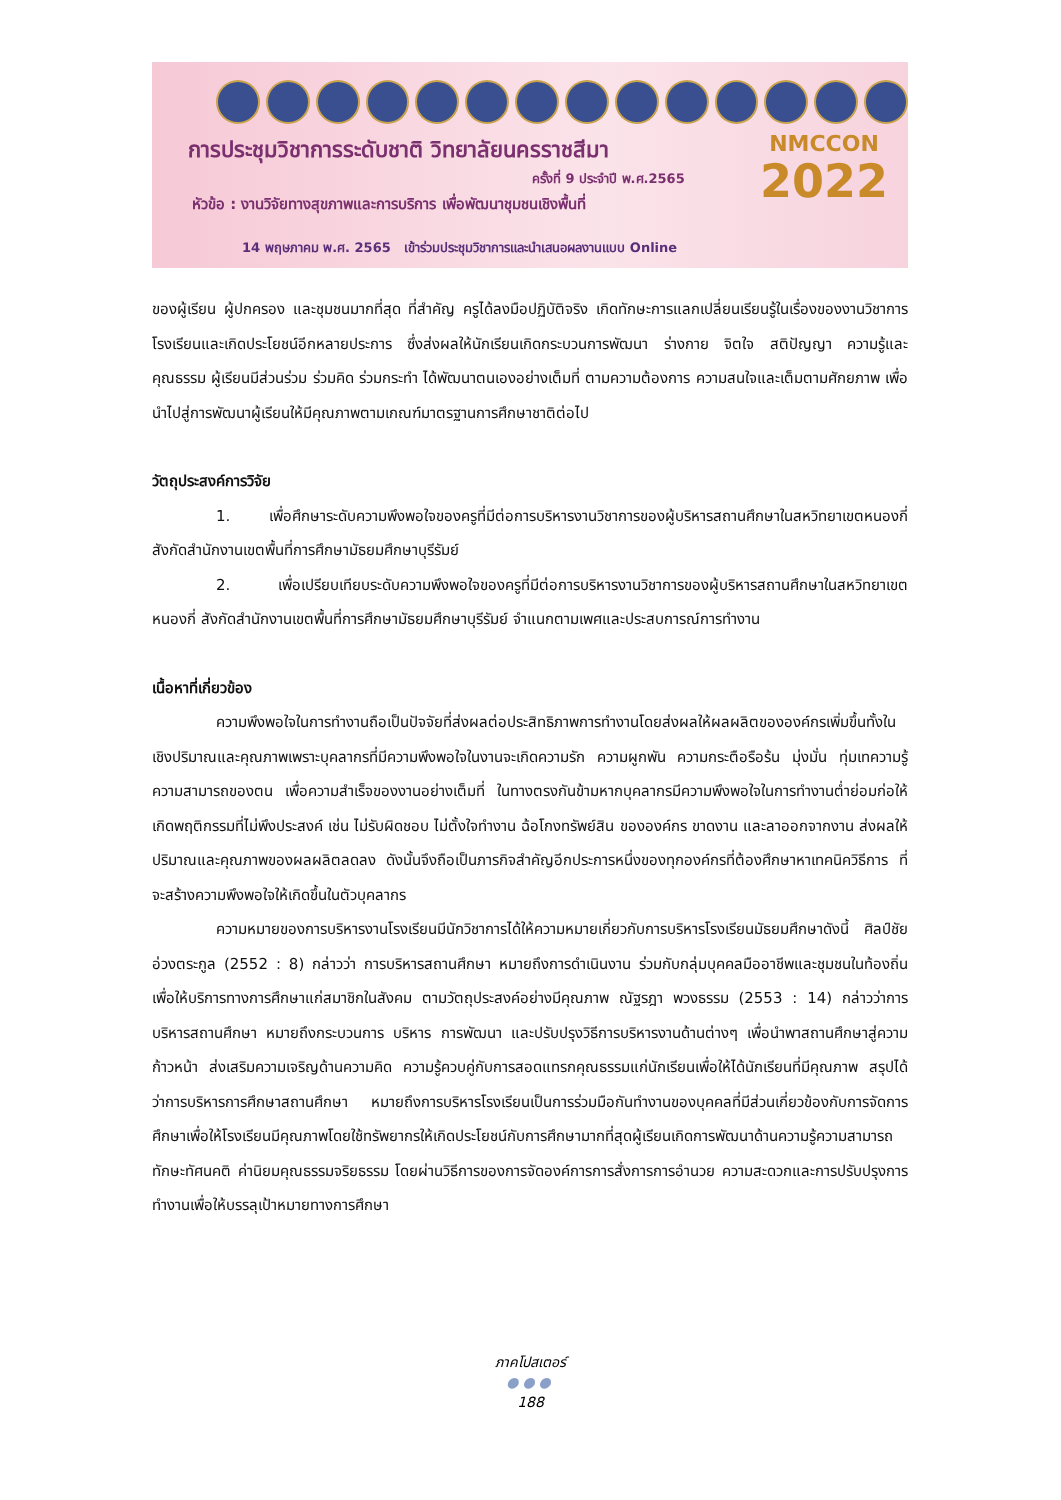การประชุมวิชาการระดับชาติ วิทยาลัยนครราชสีมา
ครั้งที่ 9 ประจำปี พ.ศ.2565
หัวข้อ : งานวิจัยทางสุขภาพและการบริการ เพื่อพัฒนาชุมชนเชิงพื้นที่
14 พฤษภาคม พ.ศ. 2565 เข้าร่วมประชุมวิชาการและนำเสนอผลงานแบบ Online
NMCCON
2022
ของผู้เรียน ผู้ปกครอง และชุมชนมากที่สุด ที่สำคัญ ครูได้ลงมือปฏิบัติจริง เกิดทักษะการแลกเปลี่ยนเรียนรู้ในเรื่องของงานวิชาการโรงเรียนและเกิดประโยชน์อีกหลายประการ ซึ่งส่งผลให้นักเรียนเกิดกระบวนการพัฒนา ร่างกาย จิตใจ สติปัญญา ความรู้และคุณธรรม ผู้เรียนมีส่วนร่วม ร่วมคิด ร่วมกระทำ ได้พัฒนาตนเองอย่างเต็มที่ ตามความต้องการ ความสนใจและเต็มตามศักยภาพ เพื่อนำไปสู่การพัฒนาผู้เรียนให้มีคุณภาพตามเกณฑ์มาตรฐานการศึกษาชาติต่อไป
วัตถุประสงค์การวิจัย
1. เพื่อศึกษาระดับความพึงพอใจของครูที่มีต่อการบริหารงานวิชาการของผู้บริหารสถานศึกษาในสหวิทยาเขตหนองกี่ สังกัดสำนักงานเขตพื้นที่การศึกษามัธยมศึกษาบุรีรัมย์
2. เพื่อเปรียบเทียบระดับความพึงพอใจของครูที่มีต่อการบริหารงานวิชาการของผู้บริหารสถานศึกษาในสหวิทยาเขตหนองกี่ สังกัดสำนักงานเขตพื้นที่การศึกษามัธยมศึกษาบุรีรัมย์ จำแนกตามเพศและประสบการณ์การทำงาน
เนื้อหาที่เกี่ยวข้อง
ความพึงพอใจในการทำงานถือเป็นปัจจัยที่ส่งผลต่อประสิทธิภาพการทำงานโดยส่งผลให้ผลผลิตขององค์กรเพิ่มขึ้นทั้งในเชิงปริมาณและคุณภาพเพราะบุคลากรที่มีความพึงพอใจในงานจะเกิดความรัก ความผูกพัน ความกระตือรือร้น มุ่งมั่น ทุ่มเทความรู้ความสามารถของตน เพื่อความสำเร็จของงานอย่างเต็มที่ ในทางตรงกันข้ามหากบุคลากรมีความพึงพอใจในการทำงานต่ำย่อมก่อให้เกิดพฤติกรรมที่ไม่พึงประสงค์ เช่น ไม่รับผิดชอบ ไม่ตั้งใจทำงาน ฉ้อโกงทรัพย์สิน ขององค์กร ขาดงาน และลาออกจากงาน ส่งผลให้ปริมาณและคุณภาพของผลผลิตลดลง ดังนั้นจึงถือเป็นภารกิจสำคัญอีกประการหนึ่งของทุกองค์กรที่ต้องศึกษาหาเทคนิควิธีการ ที่จะสร้างความพึงพอใจให้เกิดขึ้นในตัวบุคลากร
ความหมายของการบริหารงานโรงเรียนมีนักวิชาการได้ให้ความหมายเกี่ยวกับการบริหารโรงเรียนมัธยมศึกษาดังนี้ ศิลป์ชัย อ่วงตระกูล (2552 : 8) กล่าวว่า การบริหารสถานศึกษา หมายถึงการดำเนินงาน ร่วมกับกลุ่มบุคคลมืออาชีพและชุมชนในท้องถิ่น เพื่อให้บริการทางการศึกษาแก่สมาชิกในสังคม ตามวัตถุประสงค์อย่างมีคุณภาพ ณัฐรฎา พวงธรรม (2553 : 14) กล่าวว่าการบริหารสถานศึกษา หมายถึงกระบวนการ บริหาร การพัฒนา และปรับปรุงวิธีการบริหารงานด้านต่างๆ เพื่อนำพาสถานศึกษาสู่ความก้าวหน้า ส่งเสริมความเจริญด้านความคิด ความรู้ควบคู่กับการสอดแทรกคุณธรรมแก่นักเรียนเพื่อให้ได้นักเรียนที่มีคุณภาพ สรุปได้ว่าการบริหารการศึกษาสถานศึกษา หมายถึงการบริหารโรงเรียนเป็นการร่วมมือกันทำงานของบุคคลที่มีส่วนเกี่ยวข้องกับการจัดการศึกษาเพื่อให้โรงเรียนมีคุณภาพโดยใช้ทรัพยากรให้เกิดประโยชน์กับการศึกษามากที่สุดผู้เรียนเกิดการพัฒนาด้านความรู้ความสามารถ ทักษะทัศนคติ ค่านิยมคุณธรรมจริยธรรม โดยผ่านวิธีการของการจัดองค์การการสั่งการการอำนวย ความสะดวกและการปรับปรุงการทำงานเพื่อให้บรรลุเป้าหมายทางการศึกษา
ภาคโปสเตอร์
●●●
188